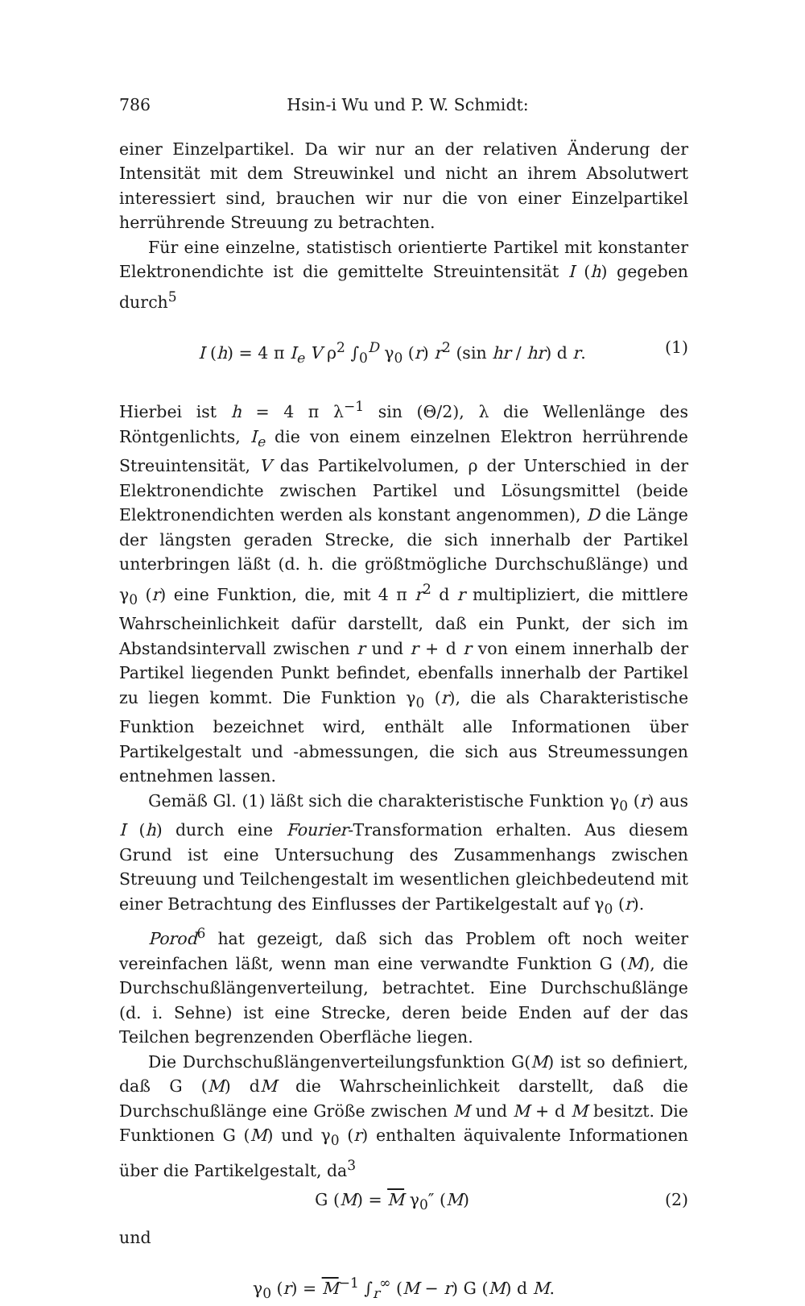786 Hsin-i Wu und P. W. Schmidt:
einer Einzelpartikel. Da wir nur an der relativen Änderung der Intensität mit dem Streuwinkel und nicht an ihrem Absolutwert interessiert sind, brauchen wir nur die von einer Einzelpartikel herrührende Streuung zu betrachten.
Für eine einzelne, statistisch orientierte Partikel mit konstanter Elektronendichte ist die gemittelte Streuintensität I (h) gegeben durch<sup>5</sup>
I (h) = 4 π I<sub>e</sub> V ρ<sup>2</sup> ∫<sub>0</sub><sup>D</sup> γ<sub>0</sub> (r) r<sup>2</sup> (sin hr / hr) d r. (1)
Hierbei ist h = 4 π λ<sup>−1</sup> sin (Θ/2), λ die Wellenlänge des Röntgenlichts, I<sub>e</sub> die von einem einzelnen Elektron herrührende Streuintensität, V das Partikelvolumen, ρ der Unterschied in der Elektronendichte zwischen Partikel und Lösungsmittel (beide Elektronendichten werden als konstant angenommen), D die Länge der längsten geraden Strecke, die sich innerhalb der Partikel unterbringen läßt (d. h. die größtmögliche Durchschußlänge) und γ<sub>0</sub> (r) eine Funktion, die, mit 4 π r<sup>2</sup> d r multipliziert, die mittlere Wahrscheinlichkeit dafür darstellt, daß ein Punkt, der sich im Abstandsintervall zwischen r und r + d r von einem innerhalb der Partikel liegenden Punkt befindet, ebenfalls innerhalb der Partikel zu liegen kommt. Die Funktion γ<sub>0</sub> (r), die als Charakteristische Funktion bezeichnet wird, enthält alle Informationen über Partikelgestalt und -abmessungen, die sich aus Streumessungen entnehmen lassen.
Gemäß Gl. (1) läßt sich die charakteristische Funktion γ<sub>0</sub> (r) aus I (h) durch eine Fourier-Transformation erhalten. Aus diesem Grund ist eine Untersuchung des Zusammenhangs zwischen Streuung und Teilchengestalt im wesentlichen gleichbedeutend mit einer Betrachtung des Einflusses der Partikelgestalt auf γ<sub>0</sub> (r).
Porod<sup>6</sup> hat gezeigt, daß sich das Problem oft noch weiter vereinfachen läßt, wenn man eine verwandte Funktion G (M), die Durchschußlängenverteilung, betrachtet. Eine Durchschußlänge (d. i. Sehne) ist eine Strecke, deren beide Enden auf der das Teilchen begrenzenden Oberfläche liegen.
Die Durchschußlängenverteilungsfunktion G(M) ist so definiert, daß G (M) dM die Wahrscheinlichkeit darstellt, daß die Durchschußlänge eine Größe zwischen M und M + d M besitzt. Die Funktionen G (M) und γ<sub>0</sub> (r) enthalten äquivalente Informationen über die Partikelgestalt, da<sup>3</sup>
G (M) = M γ<sub>0</sub>″ (M) (2)
und
γ<sub>0</sub> (r) = M<sup>−1</sup> ∫<sub>r</sub><sup>∞</sup> (M − r) G (M) d M.